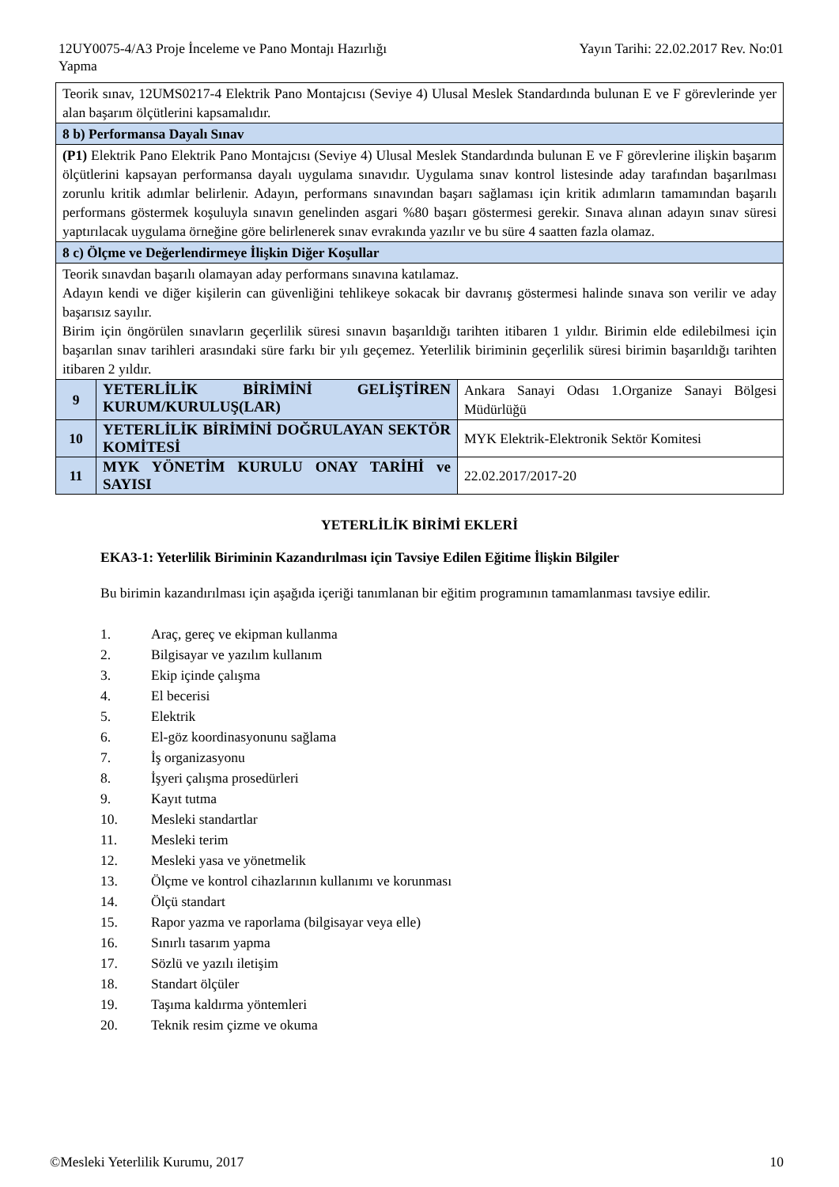12UY0075-4/A3 Proje İnceleme ve Pano Montajı Hazırlığı
Yapma
Yayın Tarihi: 22.02.2017 Rev. No:01
| Teorik sınav, 12UMS0217-4 Elektrik Pano Montajcısı (Seviye 4) Ulusal Meslek Standardında bulunan E ve F görevlerinde yer alan başarım ölçütlerini kapsamalıdır. | | |
| 8 b) Performansa Dayalı Sınav | | |
| (P1) Elektrik Pano Elektrik Pano Montajcısı (Seviye 4) Ulusal Meslek Standardında bulunan E ve F görevlerine ilişkin başarım ölçütlerini kapsayan performansa dayalı uygulama sınavıdır. Uygulama sınav kontrol listesinde aday tarafından başarılması zorunlu kritik adımlar belirlenir. Adayın, performans sınavından başarı sağlaması için kritik adımların tamamından başarılı performans göstermek koşuluyla sınavın genelinden asgari %80 başarı göstermesi gerekir. Sınava alınan adayın sınav süresi yaptırılacak uygulama örneğine göre belirlenerek sınav evrakında yazılır ve bu süre 4 saatten fazla olamaz. | | |
| 8 c) Ölçme ve Değerlendirmeye İlişkin Diğer Koşullar | | |
| Teorik sınavdan başarılı olamayan aday performans sınavına katılamaz. Adayın kendi ve diğer kişilerin can güvenliğini tehlikeye sokacak bir davranış göstermesi halinde sınava son verilir ve aday başarısız sayılır. Birim için öngörülen sınavların geçerlilik süresi sınavın başarıldığı tarihten itibaren 1 yıldır. Birimin elde edilebilmesi için başarılan sınav tarihleri arasındaki süre farkı bir yılı geçemez. Yeterlilik biriminin geçerlilik süresi birimin başarıldığı tarihten itibaren 2 yıldır. | | |
| 9 | YETERLİLİK BİRİMİNİ GELİŞTİREN KURUM/KURULUŞ(LAR) | Ankara Sanayi Odası 1.Organize Sanayi Bölgesi Müdürlüğü |
| 10 | YETERLİLİK BİRİMİNİ DOĞRULAYAN SEKTÖR KOMİTESİ | MYK Elektrik-Elektronik Sektör Komitesi |
| 11 | MYK YÖNETİM KURULU ONAY TARİHİ ve SAYISI | 22.02.2017/2017-20 |
YETERLİLİK BİRİMİ EKLERİ
EKA3-1: Yeterlilik Biriminin Kazandırılması için Tavsiye Edilen Eğitime İlişkin Bilgiler
Bu birimin kazandırılması için aşağıda içeriği tanımlanan bir eğitim programının tamamlanması tavsiye edilir.
1. Araç, gereç ve ekipman kullanma
2. Bilgisayar ve yazılım kullanım
3. Ekip içinde çalışma
4. El becerisi
5. Elektrik
6. El-göz koordinasyonunu sağlama
7. İş organizasyonu
8. İşyeri çalışma prosedürleri
9. Kayıt tutma
10. Mesleki standartlar
11. Mesleki terim
12. Mesleki yasa ve yönetmelik
13. Ölçme ve kontrol cihazlarının kullanımı ve korunması
14. Ölçü standart
15. Rapor yazma ve raporlama (bilgisayar veya elle)
16. Sınırlı tasarım yapma
17. Sözlü ve yazılı iletişim
18. Standart ölçüler
19. Taşıma kaldırma yöntemleri
20. Teknik resim çizme ve okuma
©Mesleki Yeterlilik Kurumu, 2017
10